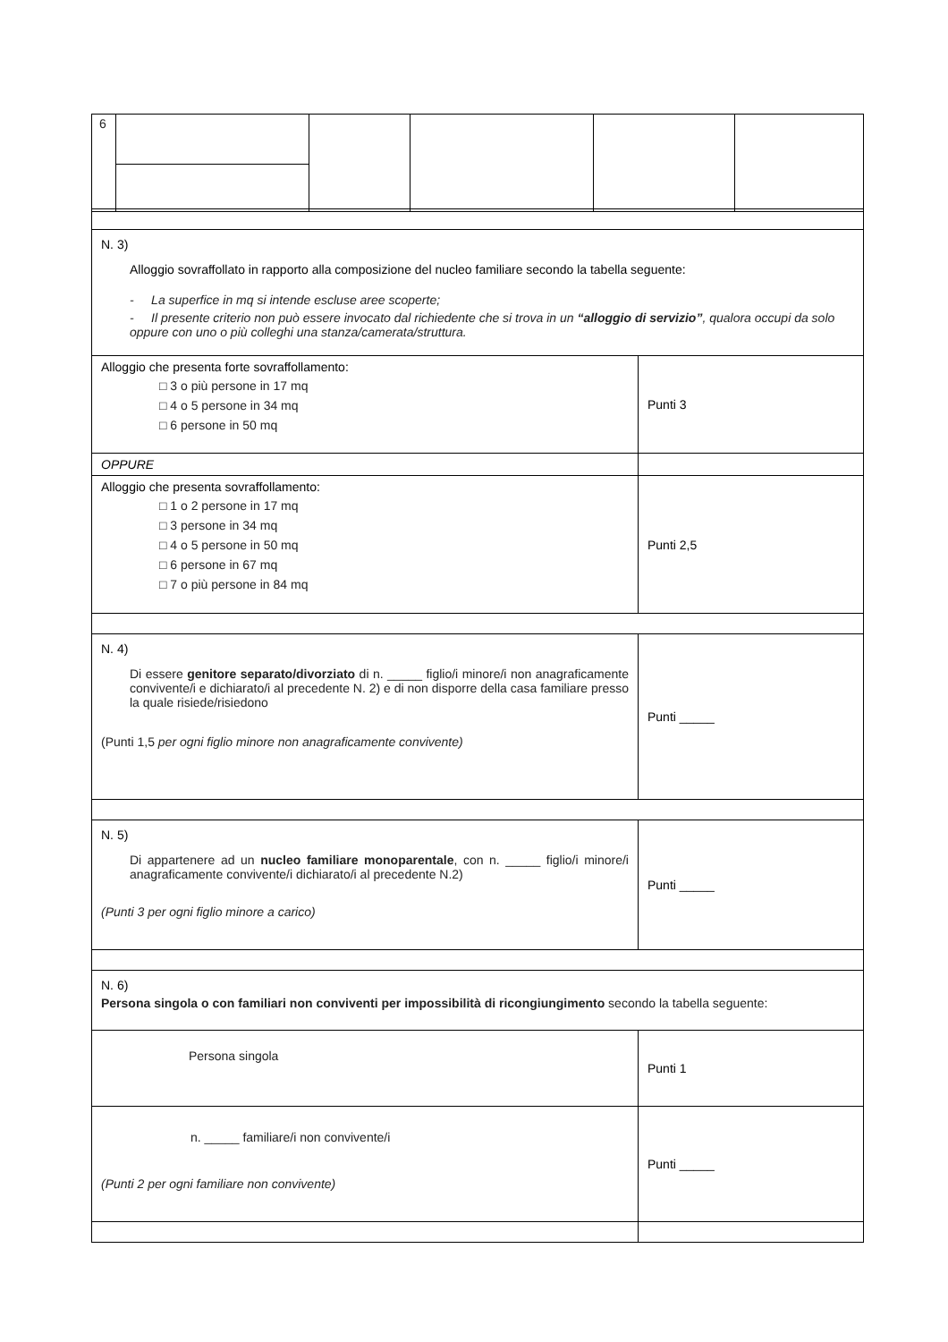| 6 | | | | | |
| N. 3) Alloggio sovraffollato in rapporto alla composizione del nucleo familiare secondo la tabella seguente: - La superfice in mq si intende escluse aree scoperte; - Il presente criterio non può essere invocato dal richiedente che si trova in un “alloggio di servizio” , qualora occupi da solo oppure con uno o più colleghi una stanza/camerata/struttura. | |
| Alloggio che presenta forte sovraffollamento: □ 3 o più persone in 17 mq □ 4 o 5 persone in 34 mq □ 6 persone in 50 mq | Punti 3 |
| OPPURE | |
| Alloggio che presenta sovraffollamento: □ 1 o 2 persone in 17 mq □ 3 persone in 34 mq □ 4 o 5 persone in 50 mq □ 6 persone in 67 mq □ 7 o più persone in 84 mq | Punti 2,5 |
| N. 4) Di essere genitore separato/divorziato di n. _____ figlio/i minore/i non anagraficamente convivente/i e dichiarato/i al precedente N. 2) e di non disporre della casa familiare presso la quale risiede/risiedono (Punti 1,5 per ogni figlio minore non anagraficamente convivente) | Punti _____ |
| N. 5) Di appartenere ad un nucleo familiare monoparentale , con n. _____ figlio/i minore/i anagraficamente convivente/i dichiarato/i al precedente N.2) (Punti 3 per ogni figlio minore a carico) | Punti _____ |
| N. 6) Persona singola o con familiari non conviventi per impossibilità di ricongiungimento secondo la tabella seguente: | |
| Persona singola | Punti 1 |
| n. _____ familiare/i non convivente/i (Punti 2 per ogni familiare non convivente) | Punti _____ |